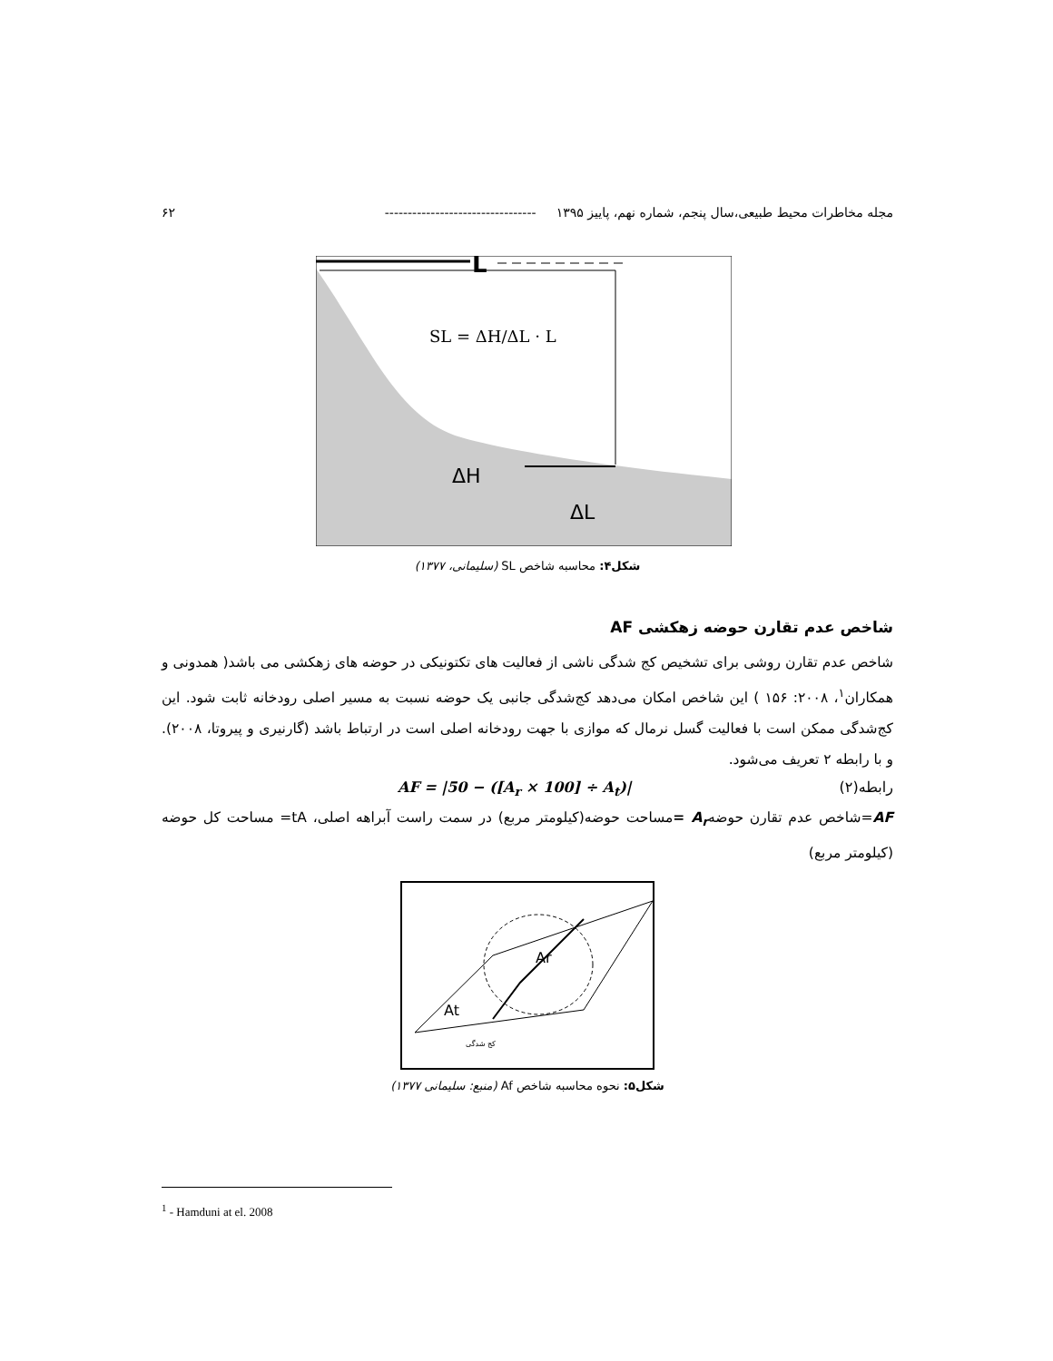مجله مخاطرات محیط طبیعی،سال پنجم، شماره نهم، پاییز ۱۳۹۵ --------------------------------- ۶۲
L
SL = ΔH/ΔL · L
ΔH
ΔL
شکل۴: محاسبه شاخص SL (سلیمانی، ۱۳۷۷)
شاخص عدم تقارن حوضه زهکشی AF
شاخص عدم تقارن روشی برای تشخیص کج شدگی ناشی از فعالیت های تکتونیکی در حوضه های زهکشی می باشد( همدونی و همکاران<sup>۱</sup>، ۲۰۰۸: ۱۵۶ ) این شاخص امکان می‌دهد کج‌شدگی جانبی یک حوضه نسبت به مسیر اصلی رودخانه ثابت شود. این کج‌شدگی ممکن است با فعالیت گسل نرمال که موازی با جهت رودخانه اصلی است در ارتباط باشد (گارنیری و پیروتا، ۲۰۰۸). و با رابطه ۲ تعریف می‌شود.
رابطه(۲) AF = |50 − ([A<sub>r</sub> × 100] ÷ A<sub>t</sub>)|
AF=شاخص عدم تقارن حوضهA<sub>r</sub> =مساحت حوضه(کیلومتر مربع) در سمت راست آبراهه اصلی، tA= مساحت کل حوضه (کیلومتر مربع)
Ar
At
کج شدگی
شکل۵: نحوه محاسبه شاخص Af (منبع: سلیمانی ۱۳۷۷)
<sup>1</sup> - Hamduni at el. 2008